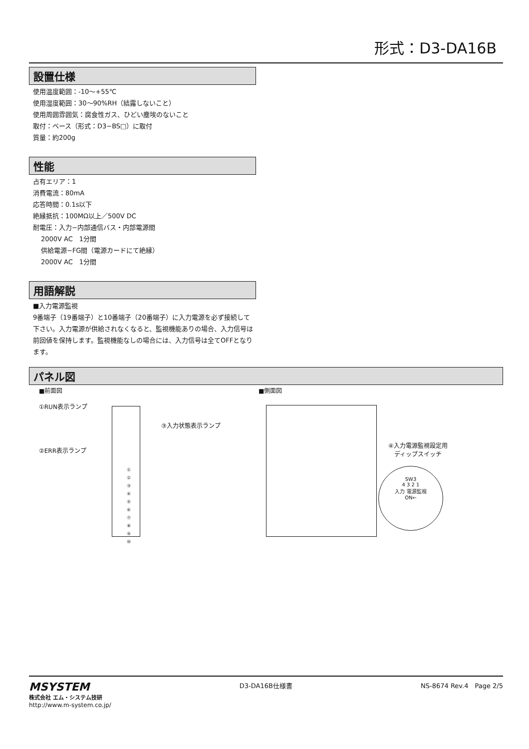形式：D3-DA16B
設置仕様
使用温度範囲：-10〜+55℃
使用湿度範囲：30〜90%RH（結露しないこと）
使用周囲雰囲気：腐食性ガス、ひどい塵埃のないこと
取付：ベース（形式：D3−BS□）に取付
質量：約200g
性能
占有エリア：1
消費電流：80mA
応答時間：0.1s以下
絶縁抵抗：100MΩ以上／500V DC
耐電圧：入力−内部通信バス・内部電源間
2000V AC　1分間
供給電源−FG間（電源カードにて絶縁）
2000V AC　1分間
用語解説
■入力電源監視
9番端子（19番端子）と10番端子（20番端子）に入力電源を必ず接続して下さい。入力電源が供給されなくなると、監視機能ありの場合、入力信号は前回値を保持します。監視機能なしの場合には、入力信号は全てOFFとなります。
パネル図
■前面図
①RUN表示ランプ
②ERR表示ランプ
③入力状態表示ランプ
①
②
③
④
⑤
⑥
⑦
⑧
⑨
⑩
■側面図
④入力電源監視設定用
ディップスイッチ
SW3
4 3 2 1
入力 電源監視
ON←
MSYSTEM
株式会社 エム・システム技研
http://www.m-system.co.jp/
D3-DA16B仕様書 NS-8674 Rev.4　Page 2/5